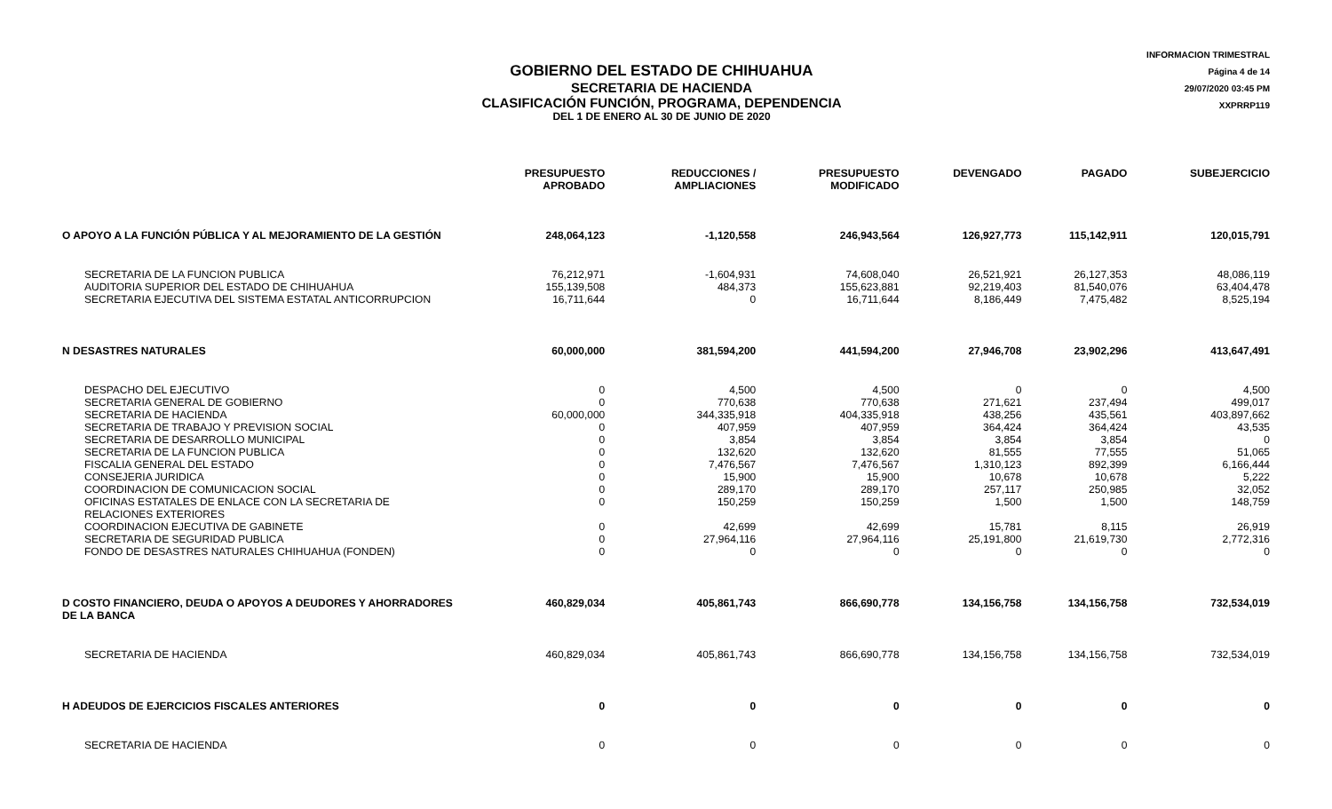INFORMACION TRIMESTRAL
Página 4 de 14
29/07/2020 03:45 PM
XXPRRP119
GOBIERNO DEL ESTADO DE CHIHUAHUA
SECRETARIA DE HACIENDA
CLASIFICACIÓN FUNCIÓN, PROGRAMA, DEPENDENCIA
DEL 1 DE ENERO AL 30 DE JUNIO DE 2020
| | PRESUPUESTO APROBADO | REDUCCIONES / AMPLIACIONES | PRESUPUESTO MODIFICADO | DEVENGADO | PAGADO | SUBEJERCICIO |
| --- | --- | --- | --- | --- | --- | --- |
| O APOYO A LA FUNCIÓN PÚBLICA Y AL MEJORAMIENTO DE LA GESTIÓN | 248,064,123 | -1,120,558 | 246,943,564 | 126,927,773 | 115,142,911 | 120,015,791 |
| SECRETARIA DE LA FUNCION PUBLICA | 76,212,971 | -1,604,931 | 74,608,040 | 26,521,921 | 26,127,353 | 48,086,119 |
| AUDITORIA SUPERIOR DEL ESTADO DE CHIHUAHUA | 155,139,508 | 484,373 | 155,623,881 | 92,219,403 | 81,540,076 | 63,404,478 |
| SECRETARIA EJECUTIVA DEL SISTEMA ESTATAL ANTICORRUPCION | 16,711,644 | 0 | 16,711,644 | 8,186,449 | 7,475,482 | 8,525,194 |
| N DESASTRES NATURALES | 60,000,000 | 381,594,200 | 441,594,200 | 27,946,708 | 23,902,296 | 413,647,491 |
| DESPACHO DEL EJECUTIVO | 0 | 4,500 | 4,500 | 0 | 0 | 4,500 |
| SECRETARIA GENERAL DE GOBIERNO | 0 | 770,638 | 770,638 | 271,621 | 237,494 | 499,017 |
| SECRETARIA DE HACIENDA | 60,000,000 | 344,335,918 | 404,335,918 | 438,256 | 435,561 | 403,897,662 |
| SECRETARIA DE TRABAJO Y PREVISION SOCIAL | 0 | 407,959 | 407,959 | 364,424 | 364,424 | 43,535 |
| SECRETARIA DE DESARROLLO MUNICIPAL | 0 | 3,854 | 3,854 | 3,854 | 3,854 | 0 |
| SECRETARIA DE LA FUNCION PUBLICA | 0 | 132,620 | 132,620 | 81,555 | 77,555 | 51,065 |
| FISCALIA GENERAL DEL ESTADO | 0 | 7,476,567 | 7,476,567 | 1,310,123 | 892,399 | 6,166,444 |
| CONSEJERIA JURIDICA | 0 | 15,900 | 15,900 | 10,678 | 10,678 | 5,222 |
| COORDINACION DE COMUNICACION SOCIAL | 0 | 289,170 | 289,170 | 257,117 | 250,985 | 32,052 |
| OFICINAS ESTATALES DE ENLACE CON LA SECRETARIA DE RELACIONES EXTERIORES | 0 | 150,259 | 150,259 | 1,500 | 1,500 | 148,759 |
| COORDINACION EJECUTIVA DE GABINETE | 0 | 42,699 | 42,699 | 15,781 | 8,115 | 26,919 |
| SECRETARIA DE SEGURIDAD PUBLICA | 0 | 27,964,116 | 27,964,116 | 25,191,800 | 21,619,730 | 2,772,316 |
| FONDO DE DESASTRES NATURALES CHIHUAHUA (FONDEN) | 0 | 0 | 0 | 0 | 0 | 0 |
| D COSTO FINANCIERO, DEUDA O APOYOS A DEUDORES Y AHORRADORES DE LA BANCA | 460,829,034 | 405,861,743 | 866,690,778 | 134,156,758 | 134,156,758 | 732,534,019 |
| SECRETARIA DE HACIENDA | 460,829,034 | 405,861,743 | 866,690,778 | 134,156,758 | 134,156,758 | 732,534,019 |
| H ADEUDOS DE EJERCICIOS FISCALES ANTERIORES | 0 | 0 | 0 | 0 | 0 | 0 |
| SECRETARIA DE HACIENDA | 0 | 0 | 0 | 0 | 0 | 0 |